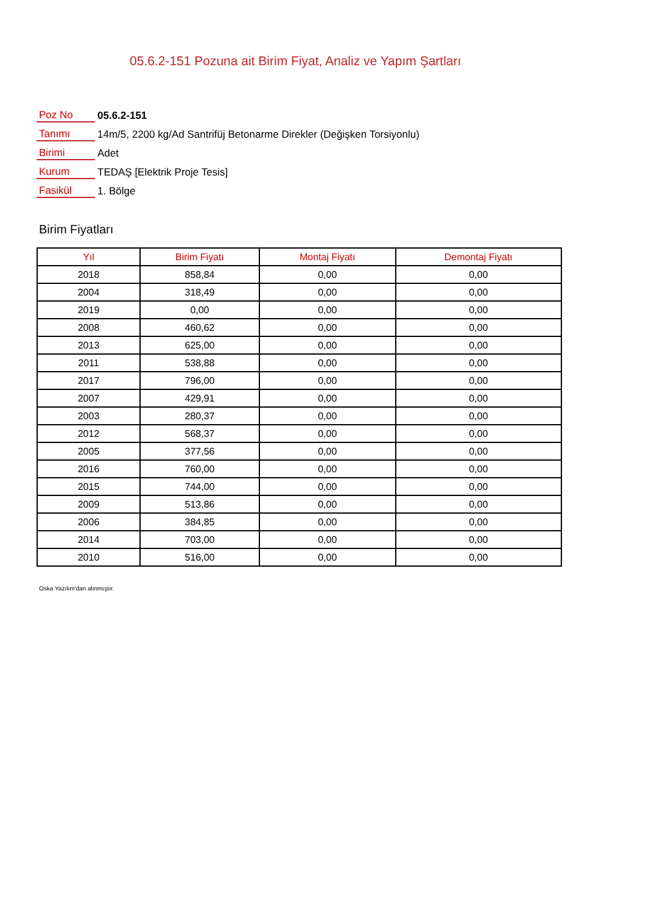05.6.2-151 Pozuna ait Birim Fiyat, Analiz ve Yapım Şartları
| Poz No | 05.6.2-151 |
| Tanımı | 14m/5, 2200 kg/Ad Santrifüj Betonarme Direkler (Değişken Torsiyonlu) |
| Birimi | Adet |
| Kurum | TEDAŞ [Elektrik Proje Tesis] |
| Fasikül | 1. Bölge |
Birim Fiyatları
| Yıl | Birim Fiyatı | Montaj Fiyatı | Demontaj Fiyatı |
| --- | --- | --- | --- |
| 2018 | 858,84 | 0,00 | 0,00 |
| 2004 | 318,49 | 0,00 | 0,00 |
| 2019 | 0,00 | 0,00 | 0,00 |
| 2008 | 460,62 | 0,00 | 0,00 |
| 2013 | 625,00 | 0,00 | 0,00 |
| 2011 | 538,88 | 0,00 | 0,00 |
| 2017 | 796,00 | 0,00 | 0,00 |
| 2007 | 429,91 | 0,00 | 0,00 |
| 2003 | 280,37 | 0,00 | 0,00 |
| 2012 | 568,37 | 0,00 | 0,00 |
| 2005 | 377,56 | 0,00 | 0,00 |
| 2016 | 760,00 | 0,00 | 0,00 |
| 2015 | 744,00 | 0,00 | 0,00 |
| 2009 | 513,86 | 0,00 | 0,00 |
| 2006 | 384,85 | 0,00 | 0,00 |
| 2014 | 703,00 | 0,00 | 0,00 |
| 2010 | 516,00 | 0,00 | 0,00 |
Oska Yazılım'dan alınmıştır.